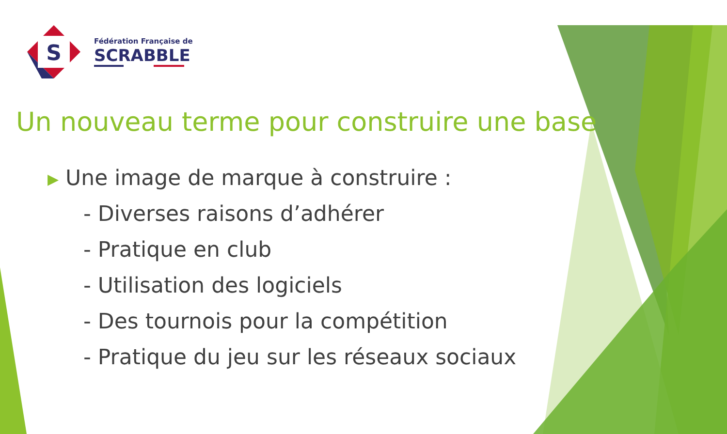S
Fédération Française de
SCRABBLE
Un nouveau terme pour construire une base
▶ Une image de marque à construire :
- Diverses raisons d’adhérer
- Pratique en club
- Utilisation des logiciels
- Des tournois pour la compétition
- Pratique du jeu sur les réseaux sociaux